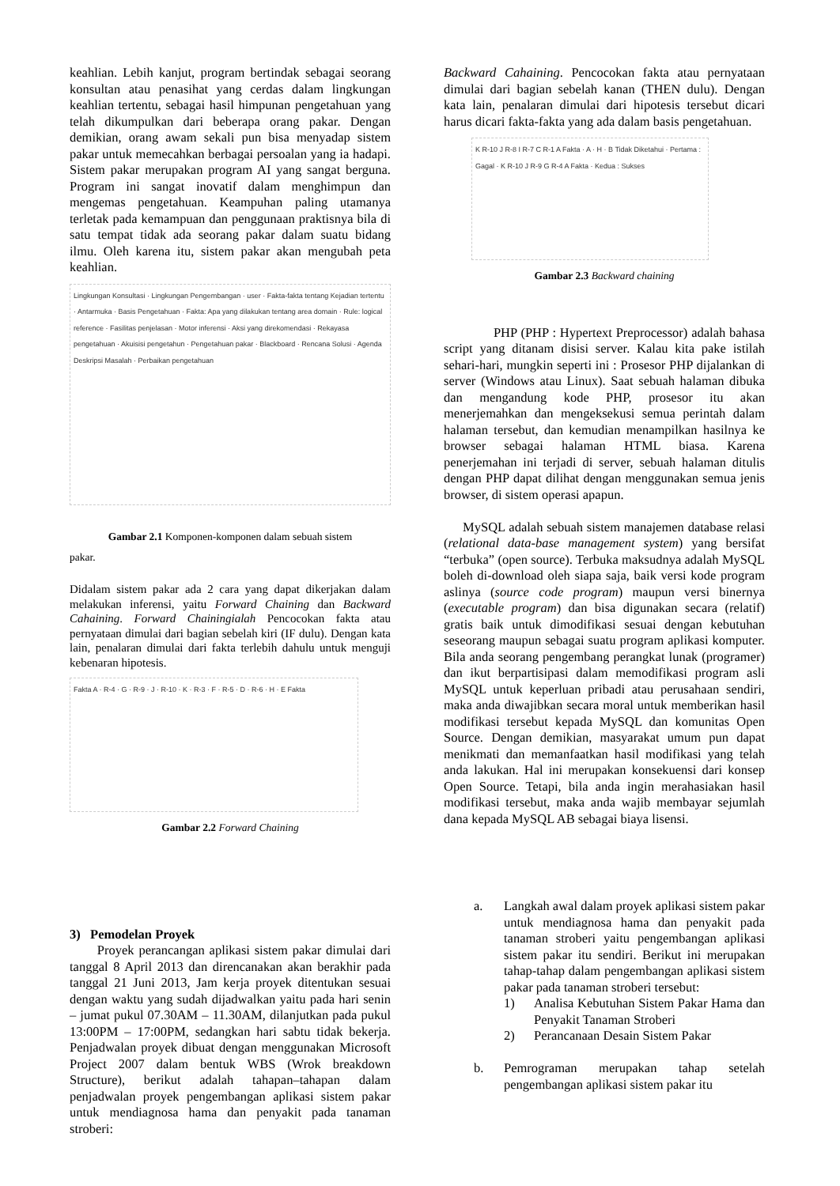keahlian. Lebih kanjut, program bertindak sebagai seorang konsultan atau penasihat yang cerdas dalam lingkungan keahlian tertentu, sebagai hasil himpunan pengetahuan yang telah dikumpulkan dari beberapa orang pakar. Dengan demikian, orang awam sekali pun bisa menyadap sistem pakar untuk memecahkan berbagai persoalan yang ia hadapi. Sistem pakar merupakan program AI yang sangat berguna. Program ini sangat inovatif dalam menghimpun dan mengemas pengetahuan. Keampuhan paling utamanya terletak pada kemampuan dan penggunaan praktisnya bila di satu tempat tidak ada seorang pakar dalam suatu bidang ilmu. Oleh karena itu, sistem pakar akan mengubah peta keahlian.
Lingkungan Konsultasi · Lingkungan Pengembangan · user · Fakta-fakta tentang Kejadian tertentu · Antarmuka · Basis Pengetahuan · Fakta: Apa yang dilakukan tentang area domain · Rule: logical reference · Fasilitas penjelasan · Motor inferensi · Aksi yang direkomendasi · Rekayasa pengetahuan · Akuisisi pengetahun · Pengetahuan pakar · Blackboard · Rencana Solusi · Agenda Deskripsi Masalah · Perbaikan pengetahuan
Gambar 2.1 Komponen-komponen dalam sebuah sistem
pakar.
Didalam sistem pakar ada 2 cara yang dapat dikerjakan dalam melakukan inferensi, yaitu Forward Chaining dan Backward Cahaining. Forward Chainingialah Pencocokan fakta atau pernyataan dimulai dari bagian sebelah kiri (IF dulu). Dengan kata lain, penalaran dimulai dari fakta terlebih dahulu untuk menguji kebenaran hipotesis.
Fakta A · R-4 · G · R-9 · J · R-10 · K · R-3 · F · R-5 · D · R-6 · H · E Fakta
Gambar 2.2 Forward Chaining
3) Pemodelan Proyek
Proyek perancangan aplikasi sistem pakar dimulai dari tanggal 8 April 2013 dan direncanakan akan berakhir pada tanggal 21 Juni 2013, Jam kerja proyek ditentukan sesuai dengan waktu yang sudah dijadwalkan yaitu pada hari senin – jumat pukul 07.30AM – 11.30AM, dilanjutkan pada pukul 13:00PM – 17:00PM, sedangkan hari sabtu tidak bekerja. Penjadwalan proyek dibuat dengan menggunakan Microsoft Project 2007 dalam bentuk WBS (Wrok breakdown Structure), berikut adalah tahapan–tahapan dalam penjadwalan proyek pengembangan aplikasi sistem pakar untuk mendiagnosa hama dan penyakit pada tanaman stroberi:
Backward Cahaining. Pencocokan fakta atau pernyataan dimulai dari bagian sebelah kanan (THEN dulu). Dengan kata lain, penalaran dimulai dari hipotesis tersebut dicari harus dicari fakta-fakta yang ada dalam basis pengetahuan.
K R-10 J R-8 I R-7 C R-1 A Fakta · A · H · B Tidak Diketahui · Pertama : Gagal · K R-10 J R-9 G R-4 A Fakta · Kedua : Sukses
Gambar 2.3 Backward chaining
PHP (PHP : Hypertext Preprocessor) adalah bahasa script yang ditanam disisi server. Kalau kita pake istilah sehari-hari, mungkin seperti ini : Prosesor PHP dijalankan di server (Windows atau Linux). Saat sebuah halaman dibuka dan mengandung kode PHP, prosesor itu akan menerjemahkan dan mengeksekusi semua perintah dalam halaman tersebut, dan kemudian menampilkan hasilnya ke browser sebagai halaman HTML biasa. Karena penerjemahan ini terjadi di server, sebuah halaman ditulis dengan PHP dapat dilihat dengan menggunakan semua jenis browser, di sistem operasi apapun.
MySQL adalah sebuah sistem manajemen database relasi (relational data-base management system) yang bersifat “terbuka” (open source). Terbuka maksudnya adalah MySQL boleh di-download oleh siapa saja, baik versi kode program aslinya (source code program) maupun versi binernya (executable program) dan bisa digunakan secara (relatif) gratis baik untuk dimodifikasi sesuai dengan kebutuhan seseorang maupun sebagai suatu program aplikasi komputer. Bila anda seorang pengembang perangkat lunak (programer) dan ikut berpartisipasi dalam memodifikasi program asli MySQL untuk keperluan pribadi atau perusahaan sendiri, maka anda diwajibkan secara moral untuk memberikan hasil modifikasi tersebut kepada MySQL dan komunitas Open Source. Dengan demikian, masyarakat umum pun dapat menikmati dan memanfaatkan hasil modifikasi yang telah anda lakukan. Hal ini merupakan konsekuensi dari konsep Open Source. Tetapi, bila anda ingin merahasiakan hasil modifikasi tersebut, maka anda wajib membayar sejumlah dana kepada MySQL AB sebagai biaya lisensi.
a. Langkah awal dalam proyek aplikasi sistem pakar untuk mendiagnosa hama dan penyakit pada tanaman stroberi yaitu pengembangan aplikasi sistem pakar itu sendiri. Berikut ini merupakan tahap-tahap dalam pengembangan aplikasi sistem pakar pada tanaman stroberi tersebut:
1) Analisa Kebutuhan Sistem Pakar Hama dan Penyakit Tanaman Stroberi
2) Perancanaan Desain Sistem Pakar
b. Pemrograman merupakan tahap setelah pengembangan aplikasi sistem pakar itu